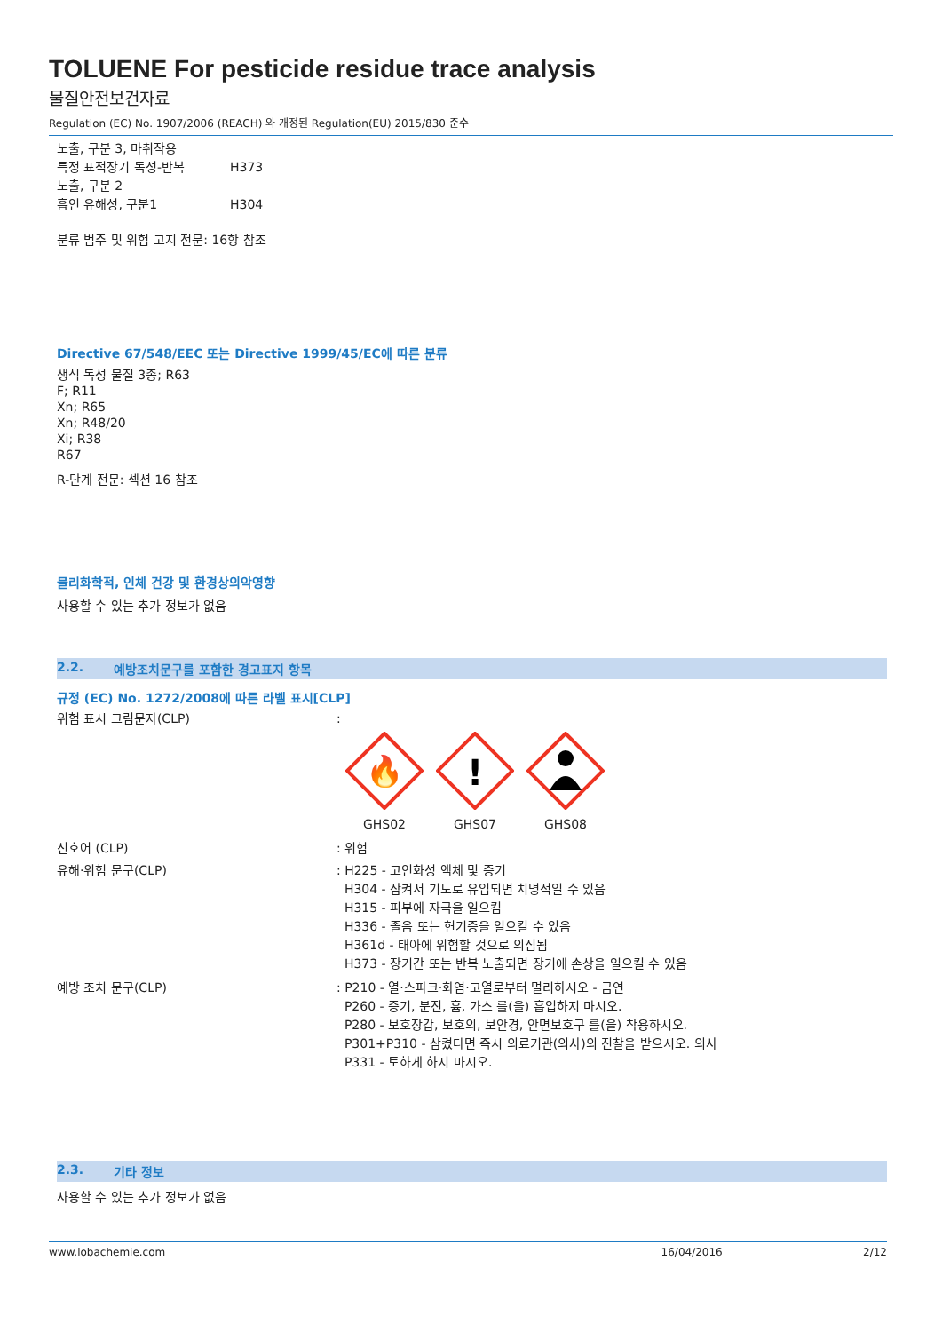TOLUENE For pesticide residue trace analysis
물질안전보건자료
Regulation (EC) No. 1907/2006 (REACH) 와 개정된 Regulation(EU) 2015/830 준수
노출, 구분 3, 마취작용
특정 표적장기 독성-반복 H373
노출, 구분 2
흡인 유해성, 구분1 H304
분류 범주 및 위험 고지 전문: 16항 참조
Directive 67/548/EEC 또는 Directive 1999/45/EC에 따른 분류
생식 독성 물질 3종; R63
F; R11
Xn; R65
Xn; R48/20
Xi; R38
R67
R-단계 전문: 섹션 16 참조
물리화학적, 인체 건강 및 환경상의악영향
사용할 수 있는 추가 정보가 없음
2.2. 예방조치문구를 포함한 경고표지 항목
규정 (EC) No. 1272/2008에 따른 라벨 표시[CLP]
위험 표시 그림문자(CLP):
🔥
GHS02
!
GHS07
GHS08
신호어 (CLP): 위험
유해·위험 문구(CLP): H225 - 고인화성 액체 및 증기
H304 - 삼켜서 기도로 유입되면 치명적일 수 있음
H315 - 피부에 자극을 일으킴
H336 - 졸음 또는 현기증을 일으킬 수 있음
H361d - 태아에 위험할 것으로 의심됨
H373 - 장기간 또는 반복 노출되면 장기에 손상을 일으킬 수 있음
예방 조치 문구(CLP): P210 - 열·스파크·화염·고열로부터 멀리하시오 - 금연
P260 - 증기, 분진, 흄, 가스 를(을) 흡입하지 마시오.
P280 - 보호장갑, 보호의, 보안경, 안면보호구 를(을) 착용하시오.
P301+P310 - 삼켰다면 즉시 의료기관(의사)의 진찰을 받으시오. 의사
P331 - 토하게 하지 마시오.
2.3. 기타 정보
사용할 수 있는 추가 정보가 없음
www.lobachemie.com 16/04/2016 2/12